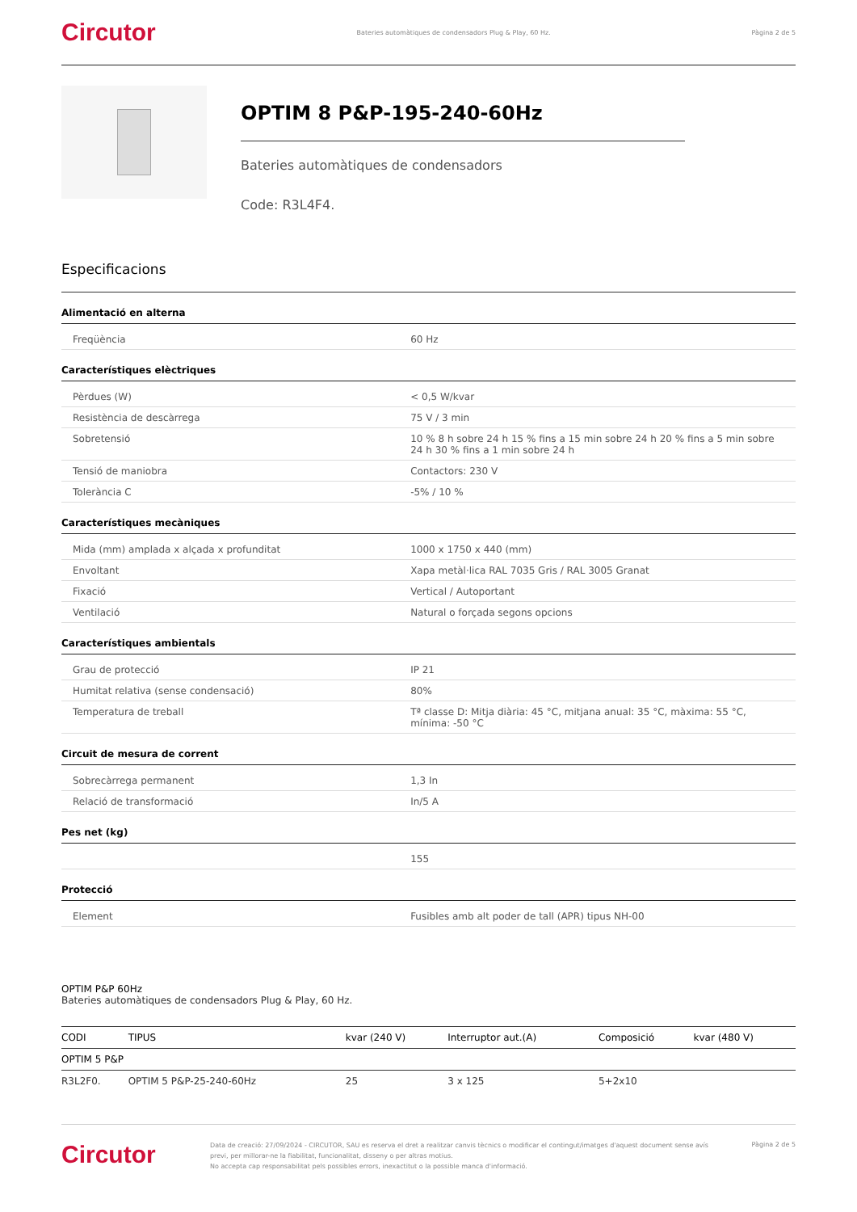Circutor Bateries automàtiques de condensadors Plug & Play, 60 Hz. Pàgina 2 de 5
OPTIM 8 P&P-195-240-60Hz
Bateries automàtiques de condensadors
Code: R3L4F4.
Especificacions
Alimentació en alterna
| Freqüència | 60 Hz |
Característiques elèctriques
| Pèrdues (W) | < 0,5 W/kvar |
| Resistència de descàrrega | 75 V / 3 min |
| Sobretensió | 10 % 8 h sobre 24 h 15 % fins a 15 min sobre 24 h 20 % fins a 5 min sobre 24 h 30 % fins a 1 min sobre 24 h |
| Tensió de maniobra | Contactors: 230 V |
| Tolerància C | -5% / 10 % |
Característiques mecàniques
| Mida (mm) amplada x alçada x profunditat | 1000 x 1750 x 440 (mm) |
| Envoltant | Xapa metàl·lica RAL 7035 Gris / RAL 3005 Granat |
| Fixació | Vertical / Autoportant |
| Ventilació | Natural o forçada segons opcions |
Característiques ambientals
| Grau de protecció | IP 21 |
| Humitat relativa (sense condensació) | 80% |
| Temperatura de treball | Tª classe D: Mitja diària: 45 °C, mitjana anual: 35 °C, màxima: 55 °C, mínima: -50 °C |
Circuit de mesura de corrent
| Sobrecàrrega permanent | 1,3 In |
| Relació de transformació | In/5 A |
Pes net (kg)
| | 155 |
Protecció
| Element | Fusibles amb alt poder de tall (APR) tipus NH-00 |
OPTIM P&P 60Hz
Bateries automàtiques de condensadors Plug & Play, 60 Hz.
| CODI | TIPUS | kvar (240 V) | Interruptor aut.(A) | Composició | kvar (480 V) |
| --- | --- | --- | --- | --- | --- |
| OPTIM 5 P&P | | | | | |
| R3L2F0. | OPTIM 5 P&P-25-240-60Hz | 25 | 3 x 125 | 5+2x10 | |
Circutor Data de creació: 27/09/2024 - CIRCUTOR, SAU es reserva el dret a realitzar canvis tècnics o modificar el contingut/imatges d'aquest document sense avís previ, per millorar-ne la fiabilitat, funcionalitat, disseny o per altras motius.
No accepta cap responsabilitat pels possibles errors, inexactitut o la possible manca d'informació. Pàgina 2 de 5